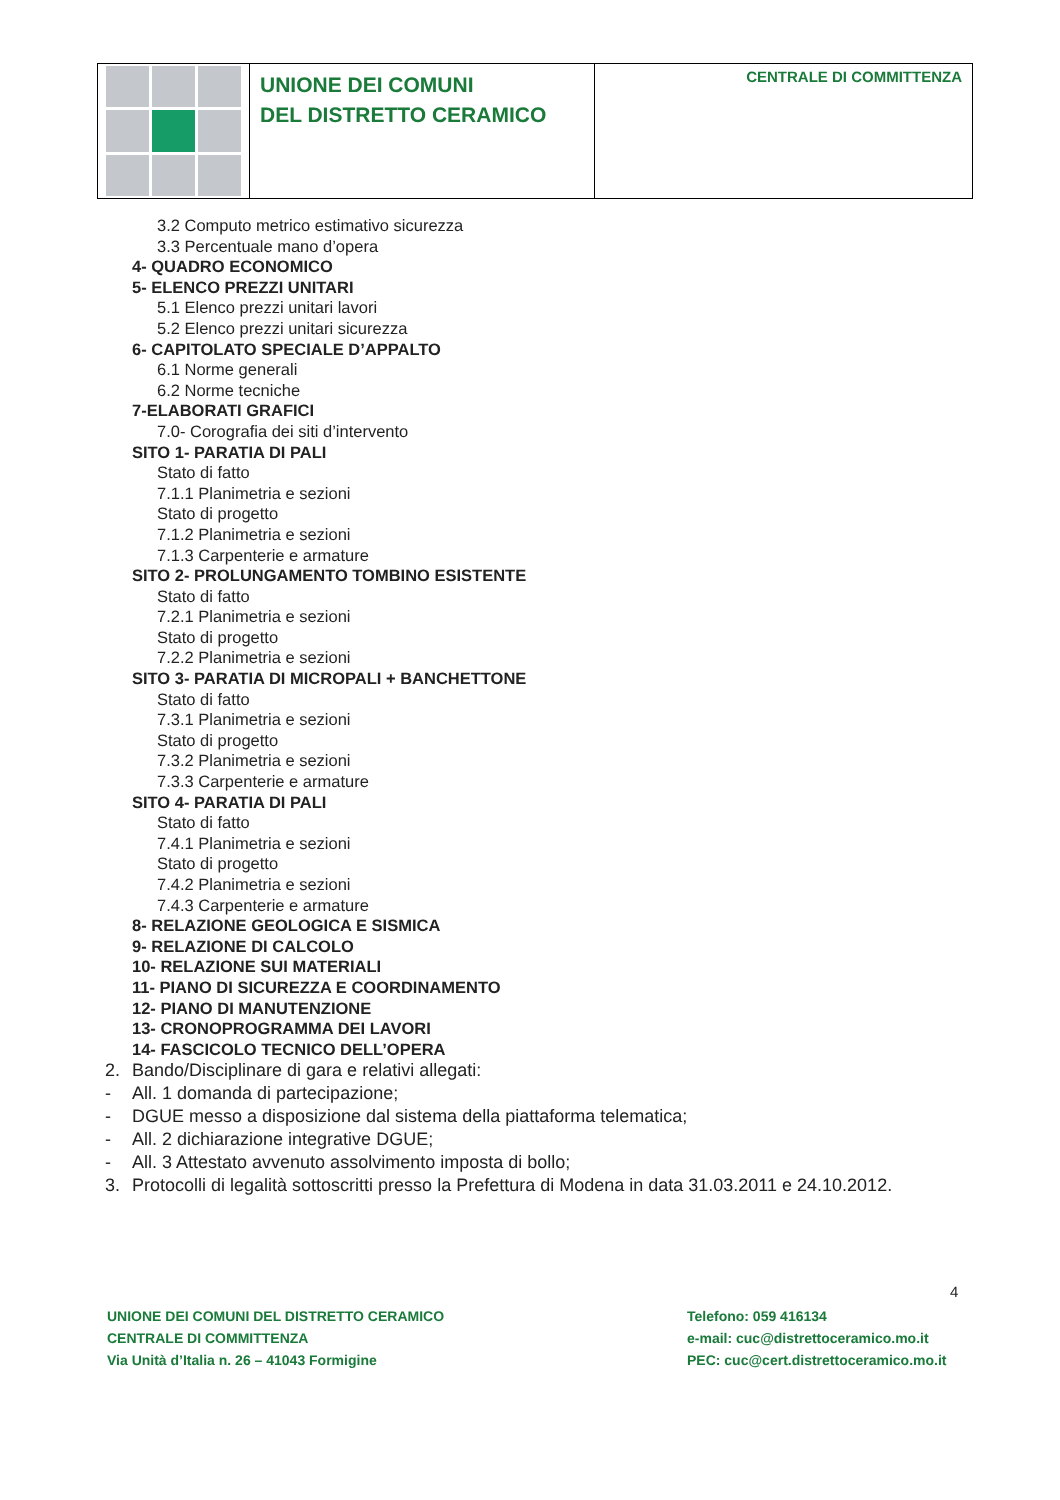UNIONE DEI COMUNI
DEL DISTRETTO CERAMICO
CENTRALE DI COMMITTENZA
3.2 Computo metrico estimativo sicurezza
3.3 Percentuale mano d’opera
4- QUADRO ECONOMICO
5- ELENCO PREZZI UNITARI
5.1 Elenco prezzi unitari lavori
5.2 Elenco prezzi unitari sicurezza
6- CAPITOLATO SPECIALE D’APPALTO
6.1 Norme generali
6.2 Norme tecniche
7-ELABORATI GRAFICI
7.0- Corografia dei siti d’intervento
SITO 1- PARATIA DI PALI
Stato di fatto
7.1.1 Planimetria e sezioni
Stato di progetto
7.1.2 Planimetria e sezioni
7.1.3 Carpenterie e armature
SITO 2- PROLUNGAMENTO TOMBINO ESISTENTE
Stato di fatto
7.2.1 Planimetria e sezioni
Stato di progetto
7.2.2 Planimetria e sezioni
SITO 3- PARATIA DI MICROPALI + BANCHETTONE
Stato di fatto
7.3.1 Planimetria e sezioni
Stato di progetto
7.3.2 Planimetria e sezioni
7.3.3 Carpenterie e armature
SITO 4- PARATIA DI PALI
Stato di fatto
7.4.1 Planimetria e sezioni
Stato di progetto
7.4.2 Planimetria e sezioni
7.4.3 Carpenterie e armature
8- RELAZIONE GEOLOGICA E SISMICA
9- RELAZIONE DI CALCOLO
10- RELAZIONE SUI MATERIALI
11- PIANO DI SICUREZZA E COORDINAMENTO
12- PIANO DI MANUTENZIONE
13- CRONOPROGRAMMA DEI LAVORI
14- FASCICOLO TECNICO DELL’OPERA
2. Bando/Disciplinare di gara e relativi allegati:
- All. 1 domanda di partecipazione;
- DGUE messo a disposizione dal sistema della piattaforma telematica;
- All. 2 dichiarazione integrative DGUE;
- All. 3 Attestato avvenuto assolvimento imposta di bollo;
3. Protocolli di legalità sottoscritti presso la Prefettura di Modena in data 31.03.2011 e 24.10.2012.
4
UNIONE DEI COMUNI DEL DISTRETTO CERAMICO
CENTRALE DI COMMITTENZA
Via Unità d’Italia n. 26 – 41043 Formigine
Telefono: 059 416134
e-mail: cuc@distrettoceramico.mo.it
PEC: cuc@cert.distrettoceramico.mo.it